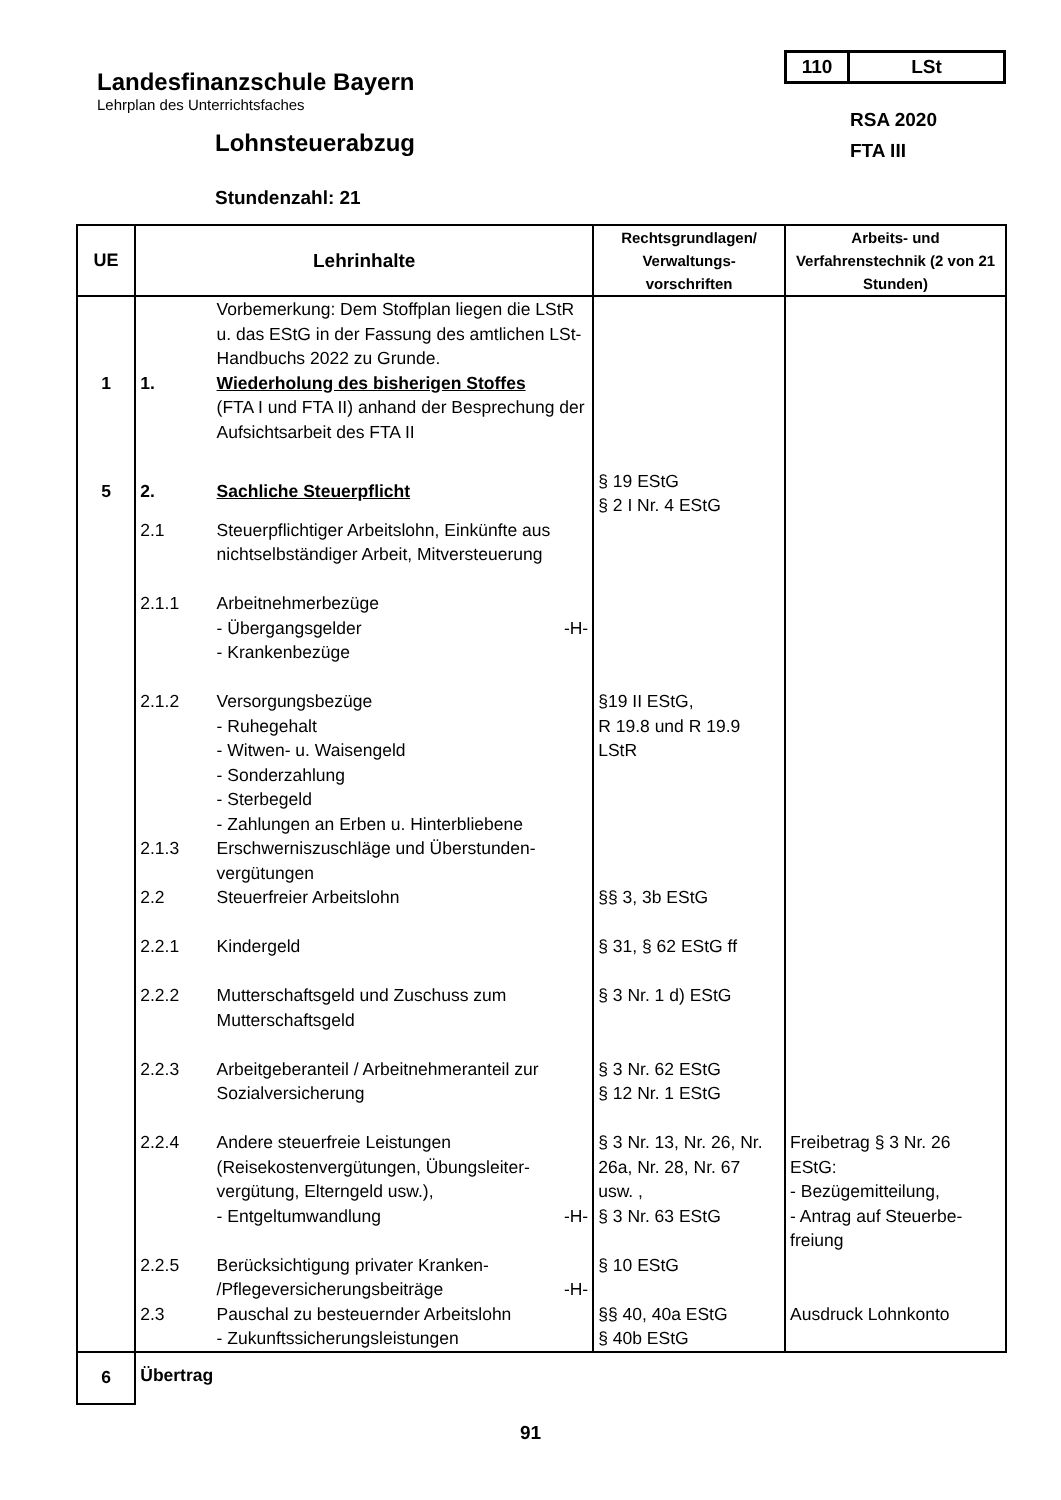110 LSt
Landesfinanzschule Bayern
Lehrplan des Unterrichtsfaches
Lohnsteuerabzug
Stundenzahl: 21
RSA 2020
FTA III
| UE | Lehrinhalte | | Rechtsgrundlagen/ Verwaltungs- vorschriften | Arbeits- und Verfahrenstechnik (2 von 21 Stunden) |
| --- | --- | --- | --- | --- |
| | | Vorbemerkung: Dem Stoffplan liegen die LStR u. das EStG in der Fassung des amtlichen LSt-Handbuchs 2022 zu Grunde. | | |
| 1 | 1. | Wiederholung des bisherigen Stoffes (FTA I und FTA II) anhand der Besprechung der Aufsichtsarbeit des FTA II | | |
| 5 | 2. | Sachliche Steuerpflicht | § 19 EStG § 2 I Nr. 4 EStG | |
| | 2.1 | Steuerpflichtiger Arbeitslohn, Einkünfte aus nichtselbständiger Arbeit, Mitversteuerung | | |
| | 2.1.1 | Arbeitnehmerbezüge - Übergangsgelder -H- - Krankenbezüge | | |
| | 2.1.2 | Versorgungsbezüge - Ruhegehalt - Witwen- u. Waisengeld - Sonderzahlung - Sterbegeld - Zahlungen an Erben u. Hinterbliebene | §19 II EStG, R 19.8 und R 19.9 LStR | |
| | 2.1.3 | Erschwerniszuschläge und Überstunden-vergütungen | | |
| | 2.2 | Steuerfreier Arbeitslohn | §§ 3, 3b EStG | |
| | 2.2.1 | Kindergeld | § 31, § 62 EStG ff | |
| | 2.2.2 | Mutterschaftsgeld und Zuschuss zum Mutterschaftsgeld | § 3 Nr. 1 d) EStG | |
| | 2.2.3 | Arbeitgeberanteil / Arbeitnehmeranteil zur Sozialversicherung | § 3 Nr. 62 EStG § 12 Nr. 1 EStG | |
| | 2.2.4 | Andere steuerfreie Leistungen (Reisekostenvergütungen, Übungsleiter-vergütung, Elterngeld usw.), - Entgeltumwandlung -H- | § 3 Nr. 13, Nr. 26, Nr. 26a, Nr. 28, Nr. 67 usw. , § 3 Nr. 63 EStG | Freibetrag § 3 Nr. 26 EStG: - Bezügemitteilung, - Antrag auf Steuerbe-freiung |
| | 2.2.5 | Berücksichtigung privater Kranken- /Pflegeversicherungsbeiträge -H- | § 10 EStG | |
| | 2.3 | Pauschal zu besteuernder Arbeitslohn - Zukunftssicherungsleistungen | §§ 40, 40a EStG § 40b EStG | Ausdruck Lohnkonto |
| 6 | Übertrag | | | |
91